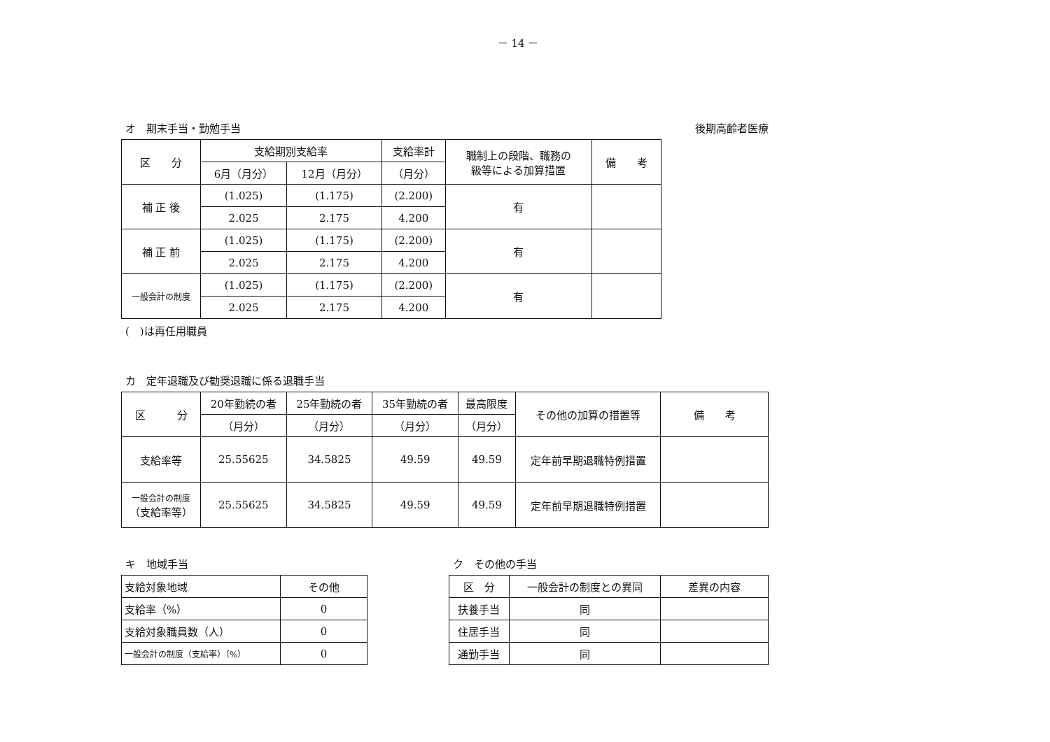－ 14 －
オ　期末手当・勤勉手当 後期高齢者医療
| 区 分 | 支給期別支給率 | | 支給率計 | 職制上の段階、職務の 級等による加算措置 | 備 考 |
| --- | --- | --- | --- | --- | --- |
| | 6月（月分） | 12月（月分） | （月分） | | |
| 補 正 後 | (1.025) | (1.175) | (2.200) | 有 | |
| | 2.025 | 2.175 | 4.200 | | |
| 補 正 前 | (1.025) | (1.175) | (2.200) | 有 | |
| | 2.025 | 2.175 | 4.200 | | |
| 一般会計の制度 | (1.025) | (1.175) | (2.200) | 有 | |
| | 2.025 | 2.175 | 4.200 | | |
(　)は再任用職員
カ　定年退職及び勧奨退職に係る退職手当
| 区 分 | 20年勤続の者 | 25年勤続の者 | 35年勤続の者 | 最高限度 | その他の加算の措置等 | 備 考 |
| --- | --- | --- | --- | --- | --- | --- |
| | （月分） | （月分） | （月分） | （月分） | | |
| 支給率等 | 25.55625 | 34.5825 | 49.59 | 49.59 | 定年前早期退職特例措置 | |
| 一般会計の制度 （支給率等） | 25.55625 | 34.5825 | 49.59 | 49.59 | 定年前早期退職特例措置 | |
キ　地域手当
| 支給対象地域 | その他 |
| 支給率（%） | 0 |
| 支給対象職員数（人） | 0 |
| 一般会計の制度（支給率）（%） | 0 |
ク　その他の手当
| 区 分 | 一般会計の制度との異同 | 差異の内容 |
| 扶養手当 | 同 | |
| 住居手当 | 同 | |
| 通勤手当 | 同 | |